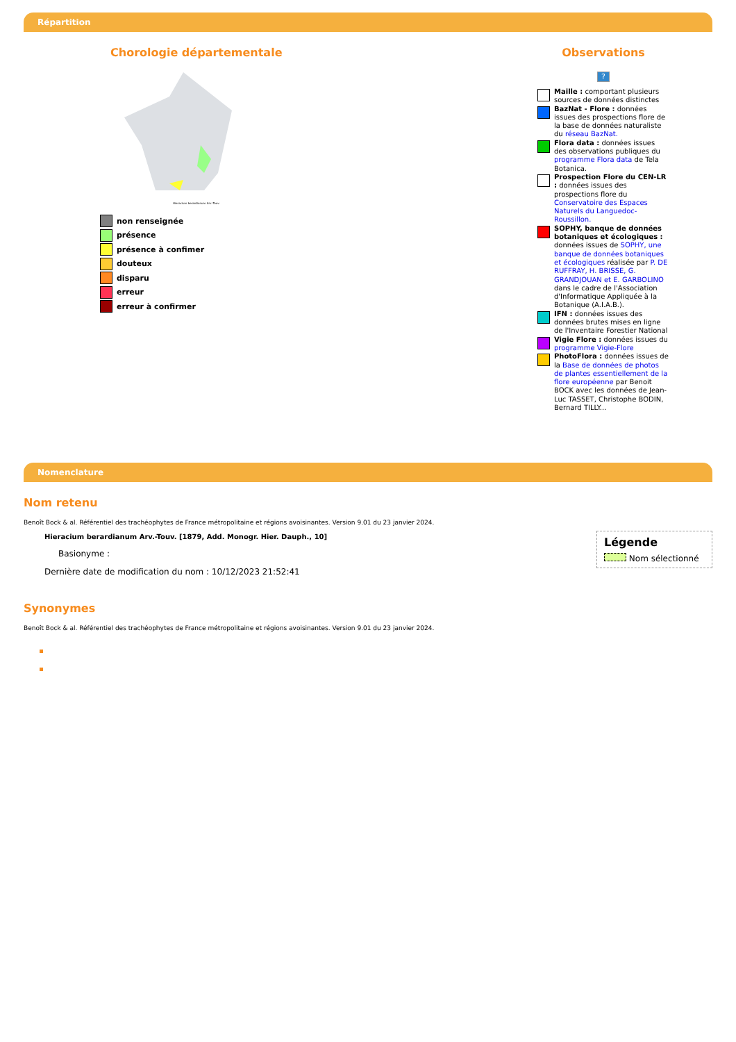Répartition
Chorologie départementale
Hieracium berardianum Arv.-Touv.
non renseignée
présence
présence à confimer
douteux
disparu
erreur
erreur à confirmer
Observations
?
Maille : comportant plusieurs sources de données distinctes
BazNat - Flore : données issues des prospections flore de la base de données naturaliste du réseau BazNat.
Flora data : données issues des observations publiques du programme Flora data de Tela Botanica.
Prospection Flore du CEN-LR : données issues des prospections flore du Conservatoire des Espaces Naturels du Languedoc-Roussillon.
SOPHY, banque de données botaniques et écologiques : données issues de SOPHY, une banque de données botaniques et écologiques réalisée par P. DE RUFFRAY, H. BRISSE, G. GRANDJOUAN et E. GARBOLINO dans le cadre de l'Association d'Informatique Appliquée à la Botanique (A.I.A.B.).
IFN : données issues des données brutes mises en ligne de l'Inventaire Forestier National
Vigie Flore : données issues du programme Vigie-Flore
PhotoFlora : données issues de la Base de données de photos de plantes essentiellement de la flore européenne par Benoit BOCK avec les données de Jean-Luc TASSET, Christophe BODIN, Bernard TILLY...
Nomenclature
Légende
Nom sélectionné
Nom retenu
Benoît Bock & al. Référentiel des trachéophytes de France métropolitaine et régions avoisinantes. Version 9.01 du 23 janvier 2024.
Hieracium berardianum Arv.-Touv. [1879, Add. Monogr. Hier. Dauph., 10]
Basionyme :
Dernière date de modification du nom : 10/12/2023 21:52:41
Synonymes
Benoît Bock & al. Référentiel des trachéophytes de France métropolitaine et régions avoisinantes. Version 9.01 du 23 janvier 2024.